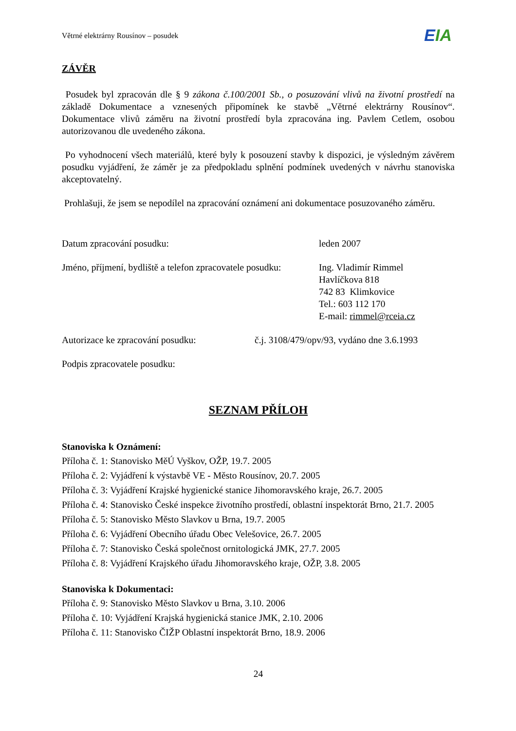Větrné elektrárny Rousínov – posudek
EIA
ZÁVĚR
Posudek byl zpracován dle § 9 zákona č.100/2001 Sb., o posuzování vlivů na životní prostředí na základě Dokumentace a vznesených připomínek ke stavbě „Větrné elektrárny Rousínov“. Dokumentace vlivů záměru na životní prostředí byla zpracována ing. Pavlem Cetlem, osobou autorizovanou dle uvedeného zákona.
Po vyhodnocení všech materiálů, které byly k posouzení stavby k dispozici, je výsledným závěrem posudku vyjádření, že záměr je za předpokladu splnění podmínek uvedených v návrhu stanoviska akceptovatelný.
Prohlašuji, že jsem se nepodílel na zpracování oznámení ani dokumentace posuzovaného záměru.
Datum zpracování posudku: leden 2007
Jméno, příjmení, bydliště a telefon zpracovatele posudku:
Ing. Vladimír Rimmel
Havlíčkova 818
742 83 Klimkovice
Tel.: 603 112 170
E-mail: rimmel@rceia.cz
Autorizace ke zpracování posudku: č.j. 3108/479/opv/93, vydáno dne 3.6.1993
Podpis zpracovatele posudku:
SEZNAM PŘÍLOH
Stanoviska k Oznámení:
Příloha č. 1: Stanovisko MěÚ Vyškov, OŽP, 19.7. 2005
Příloha č. 2: Vyjádření k výstavbě VE - Město Rousínov, 20.7. 2005
Příloha č. 3: Vyjádření Krajské hygienické stanice Jihomoravského kraje, 26.7. 2005
Příloha č. 4: Stanovisko České inspekce životního prostředí, oblastní inspektorát Brno, 21.7. 2005
Příloha č. 5: Stanovisko Město Slavkov u Brna, 19.7. 2005
Příloha č. 6: Vyjádření Obecního úřadu Obec Velešovice, 26.7. 2005
Příloha č. 7: Stanovisko Česká společnost ornitologická JMK, 27.7. 2005
Příloha č. 8: Vyjádření Krajského úřadu Jihomoravského kraje, OŽP, 3.8. 2005
Stanoviska k Dokumentaci:
Příloha č. 9: Stanovisko Město Slavkov u Brna, 3.10. 2006
Příloha č. 10: Vyjádření Krajská hygienická stanice JMK, 2.10. 2006
Příloha č. 11: Stanovisko ČIŽP Oblastní inspektorát Brno, 18.9. 2006
24